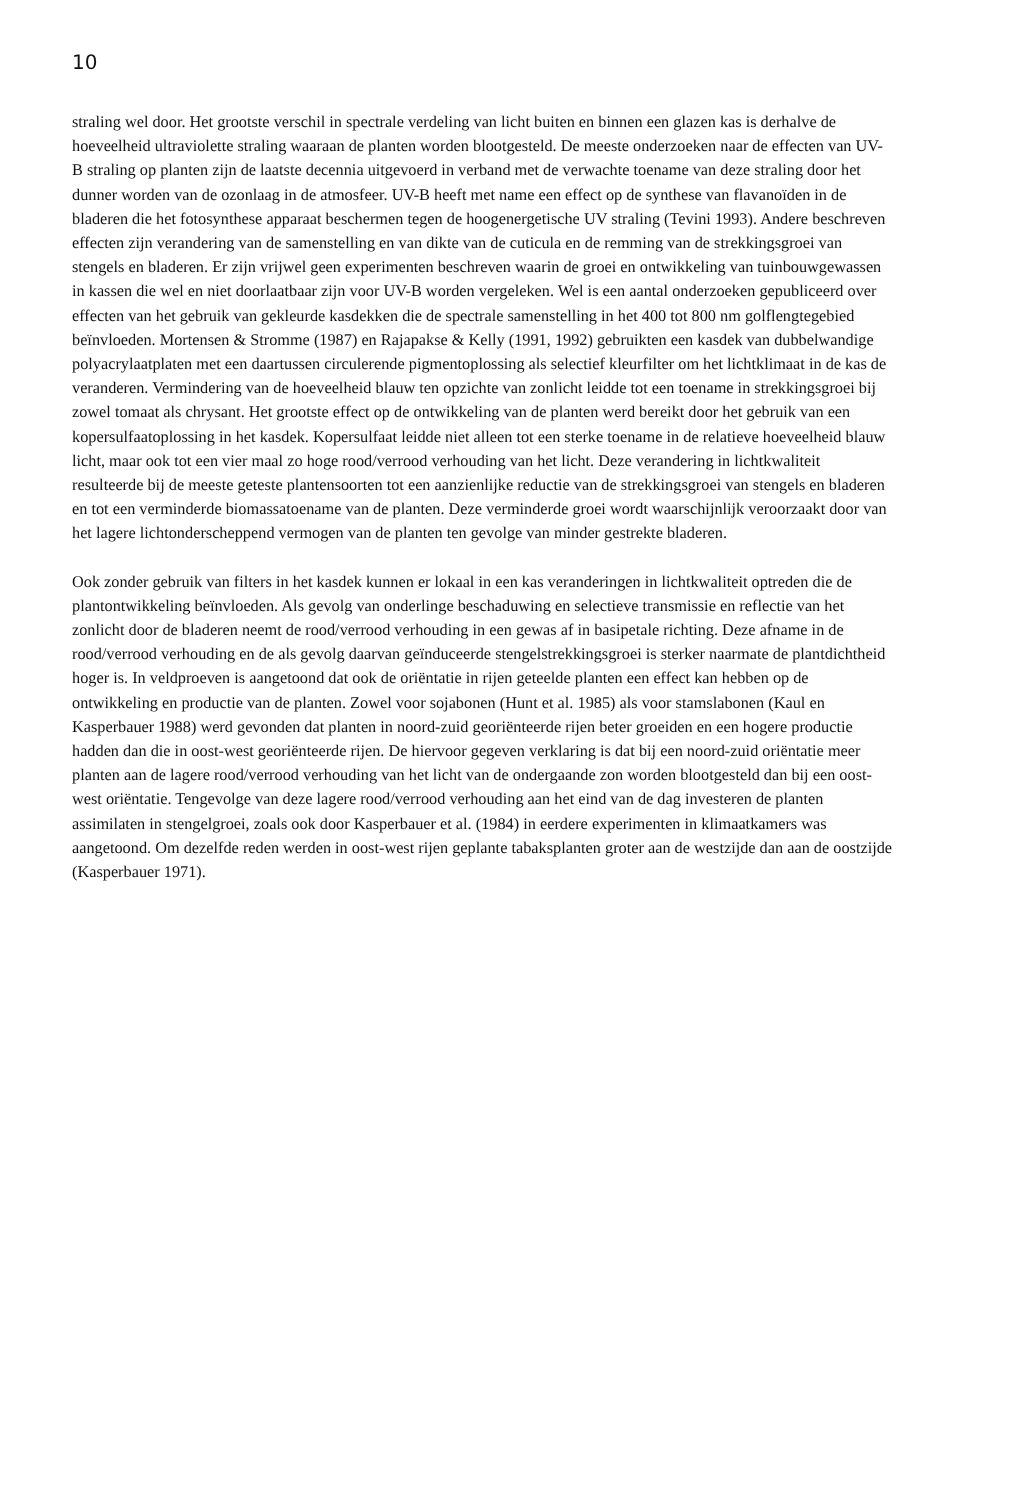10
straling wel door. Het grootste verschil in spectrale verdeling van licht buiten en binnen een glazen kas is derhalve de hoeveelheid ultraviolette straling waaraan de planten worden blootgesteld. De meeste onderzoeken naar de effecten van UV-B straling op planten zijn de laatste decennia uitgevoerd in verband met de verwachte toename van deze straling door het dunner worden van de ozonlaag in de atmosfeer. UV-B heeft met name een effect op de synthese van flavanoïden in de bladeren die het fotosynthese apparaat beschermen tegen de hoogenergetische UV straling (Tevini 1993). Andere beschreven effecten zijn verandering van de samenstelling en van dikte van de cuticula en de remming van de strekkingsgroei van stengels en bladeren. Er zijn vrijwel geen experimenten beschreven waarin de groei en ontwikkeling van tuinbouwgewassen in kassen die wel en niet doorlaatbaar zijn voor UV-B worden vergeleken. Wel is een aantal onderzoeken gepubliceerd over effecten van het gebruik van gekleurde kasdekken die de spectrale samenstelling in het 400 tot 800 nm golflengtegebied beïnvloeden. Mortensen & Stromme (1987) en Rajapakse & Kelly (1991, 1992) gebruikten een kasdek van dubbelwandige polyacrylaatplaten met een daartussen circulerende pigmentoplossing als selectief kleurfilter om het lichtklimaat in de kas de veranderen. Vermindering van de hoeveelheid blauw ten opzichte van zonlicht leidde tot een toename in strekkingsgroei bij zowel tomaat als chrysant. Het grootste effect op de ontwikkeling van de planten werd bereikt door het gebruik van een kopersulfaatoplossing in het kasdek. Kopersulfaat leidde niet alleen tot een sterke toename in de relatieve hoeveelheid blauw licht, maar ook tot een vier maal zo hoge rood/verrood verhouding van het licht. Deze verandering in lichtkwaliteit resulteerde bij de meeste geteste plantensoorten tot een aanzienlijke reductie van de strekkingsgroei van stengels en bladeren en tot een verminderde biomassatoename van de planten. Deze verminderde groei wordt waarschijnlijk veroorzaakt door van het lagere lichtonderscheppend vermogen van de planten ten gevolge van minder gestrekte bladeren.
Ook zonder gebruik van filters in het kasdek kunnen er lokaal in een kas veranderingen in lichtkwaliteit optreden die de plantontwikkeling beïnvloeden. Als gevolg van onderlinge beschaduwing en selectieve transmissie en reflectie van het zonlicht door de bladeren neemt de rood/verrood verhouding in een gewas af in basipetale richting. Deze afname in de rood/verrood verhouding en de als gevolg daarvan geïnduceerde stengelstrekkingsgroei is sterker naarmate de plantdichtheid hoger is. In veldproeven is aangetoond dat ook de oriëntatie in rijen geteelde planten een effect kan hebben op de ontwikkeling en productie van de planten. Zowel voor sojabonen (Hunt et al. 1985) als voor stamslabonen (Kaul en Kasperbauer 1988) werd gevonden dat planten in noord-zuid georiënteerde rijen beter groeiden en een hogere productie hadden dan die in oost-west georiënteerde rijen. De hiervoor gegeven verklaring is dat bij een noord-zuid oriëntatie meer planten aan de lagere rood/verrood verhouding van het licht van de ondergaande zon worden blootgesteld dan bij een oost-west oriëntatie. Tengevolge van deze lagere rood/verrood verhouding aan het eind van de dag investeren de planten assimilaten in stengelgroei, zoals ook door Kasperbauer et al. (1984) in eerdere experimenten in klimaatkamers was aangetoond. Om dezelfde reden werden in oost-west rijen geplante tabaksplanten groter aan de westzijde dan aan de oostzijde (Kasperbauer 1971).